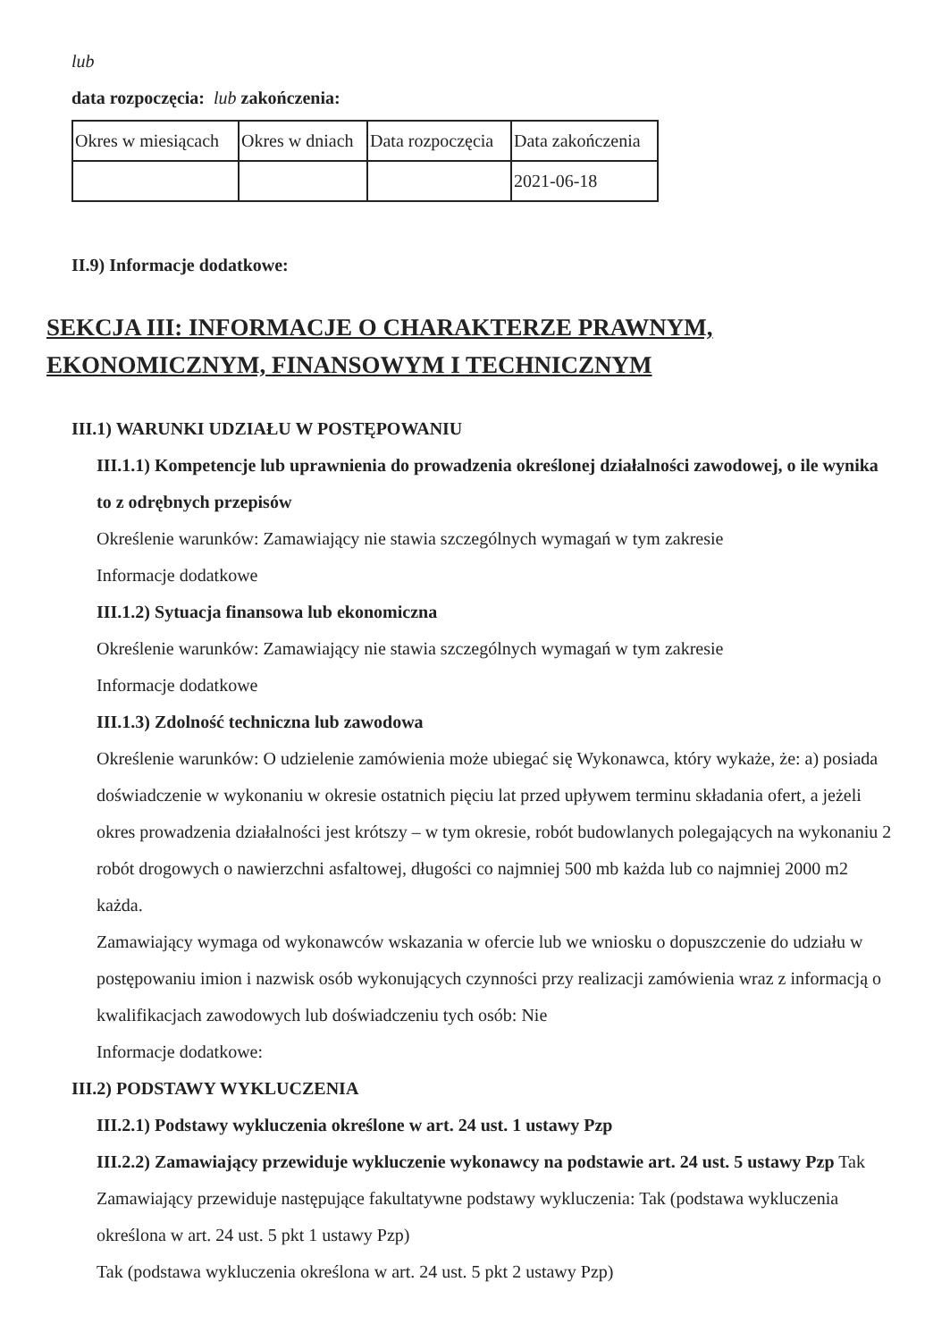lub
data rozpoczęcia: lub zakończenia:
| Okres w miesiącach | Okres w dniach | Data rozpoczęcia | Data zakończenia |
| --- | --- | --- | --- |
| | | | 2021-06-18 |
II.9) Informacje dodatkowe:
SEKCJA III: INFORMACJE O CHARAKTERZE PRAWNYM, EKONOMICZNYM, FINANSOWYM I TECHNICZNYM
III.1) WARUNKI UDZIAŁU W POSTĘPOWANIU
III.1.1) Kompetencje lub uprawnienia do prowadzenia określonej działalności zawodowej, o ile wynika to z odrębnych przepisów
Określenie warunków: Zamawiający nie stawia szczególnych wymagań w tym zakresie
Informacje dodatkowe
III.1.2) Sytuacja finansowa lub ekonomiczna
Określenie warunków: Zamawiający nie stawia szczególnych wymagań w tym zakresie
Informacje dodatkowe
III.1.3) Zdolność techniczna lub zawodowa
Określenie warunków: O udzielenie zamówienia może ubiegać się Wykonawca, który wykaże, że: a) posiada doświadczenie w wykonaniu w okresie ostatnich pięciu lat przed upływem terminu składania ofert, a jeżeli okres prowadzenia działalności jest krótszy – w tym okresie, robót budowlanych polegających na wykonaniu 2 robót drogowych o nawierzchni asfaltowej, długości co najmniej 500 mb każda lub co najmniej 2000 m2 każda.
Zamawiający wymaga od wykonawców wskazania w ofercie lub we wniosku o dopuszczenie do udziału w postępowaniu imion i nazwisk osób wykonujących czynności przy realizacji zamówienia wraz z informacją o kwalifikacjach zawodowych lub doświadczeniu tych osób: Nie
Informacje dodatkowe:
III.2) PODSTAWY WYKLUCZENIA
III.2.1) Podstawy wykluczenia określone w art. 24 ust. 1 ustawy Pzp
III.2.2) Zamawiający przewiduje wykluczenie wykonawcy na podstawie art. 24 ust. 5 ustawy Pzp Tak Zamawiający przewiduje następujące fakultatywne podstawy wykluczenia: Tak (podstawa wykluczenia określona w art. 24 ust. 5 pkt 1 ustawy Pzp)
Tak (podstawa wykluczenia określona w art. 24 ust. 5 pkt 2 ustawy Pzp)